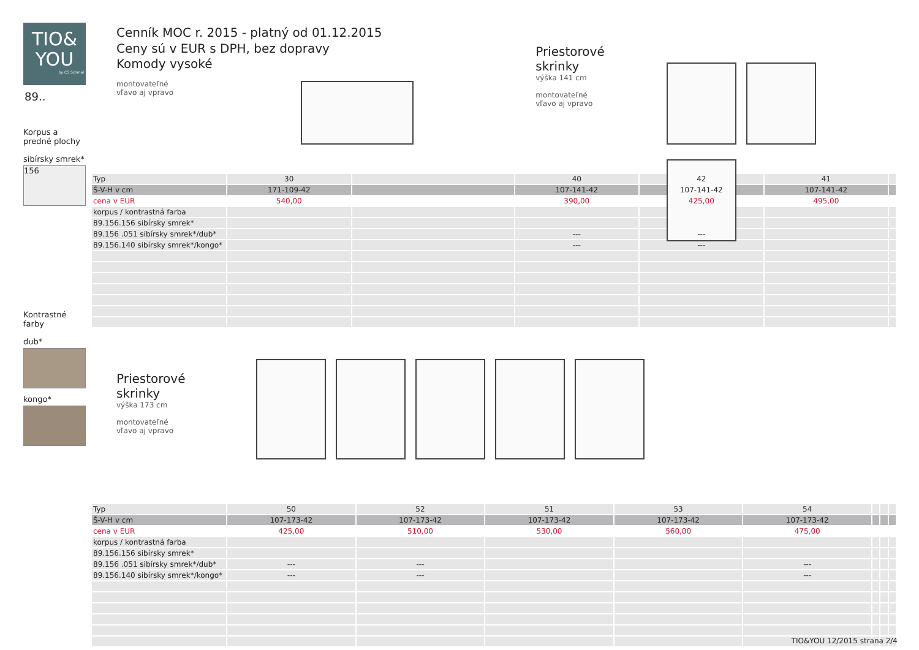TIO&
YOU
by CS Schmal
89..
Korpus a
predné plochy
sibírsky smrek*
156
Kontrastné
farby
dub*
kongo*
Cenník MOC r. 2015 - platný od 01.12.2015
Ceny sú v EUR s DPH, bez dopravy
Komody vysoké
montovateľné
vľavo aj vpravo
Priestorové skrinky
výška 141 cm
montovateľné
vľavo aj vpravo
| Typ | 30 | | 40 | 42 | 41 | |
| Š-V-H v cm | 171-109-42 | | 107-141-42 | 107-141-42 | 107-141-42 | |
| cena v EUR | 540,00 | | 390,00 | 425,00 | 495,00 | |
| korpus / kontrastná farba | | | | | | |
| 89.156.156 sibírsky smrek* | | | | | | |
| 89.156 .051 sibírsky smrek*/dub* | | | --- | --- | | |
| 89.156.140 sibírsky smrek*/kongo* | | | --- | --- | | |
Priestorové skrinky
výška 173 cm
montovateľné
vľavo aj vpravo
| Typ | 50 | 52 | 51 | 53 | 54 | | | |
| Š-V-H v cm | 107-173-42 | 107-173-42 | 107-173-42 | 107-173-42 | 107-173-42 | | | |
| cena v EUR | 425,00 | 510,00 | 530,00 | 560,00 | 475,00 | | | |
| korpus / kontrastná farba | | | | | | | | |
| 89.156.156 sibírsky smrek* | | | | | | | | |
| 89.156 .051 sibírsky smrek*/dub* | --- | --- | | | --- | | | |
| 89.156.140 sibírsky smrek*/kongo* | --- | --- | | | --- | | | |
TIO&YOU 12/2015 strana 2/4